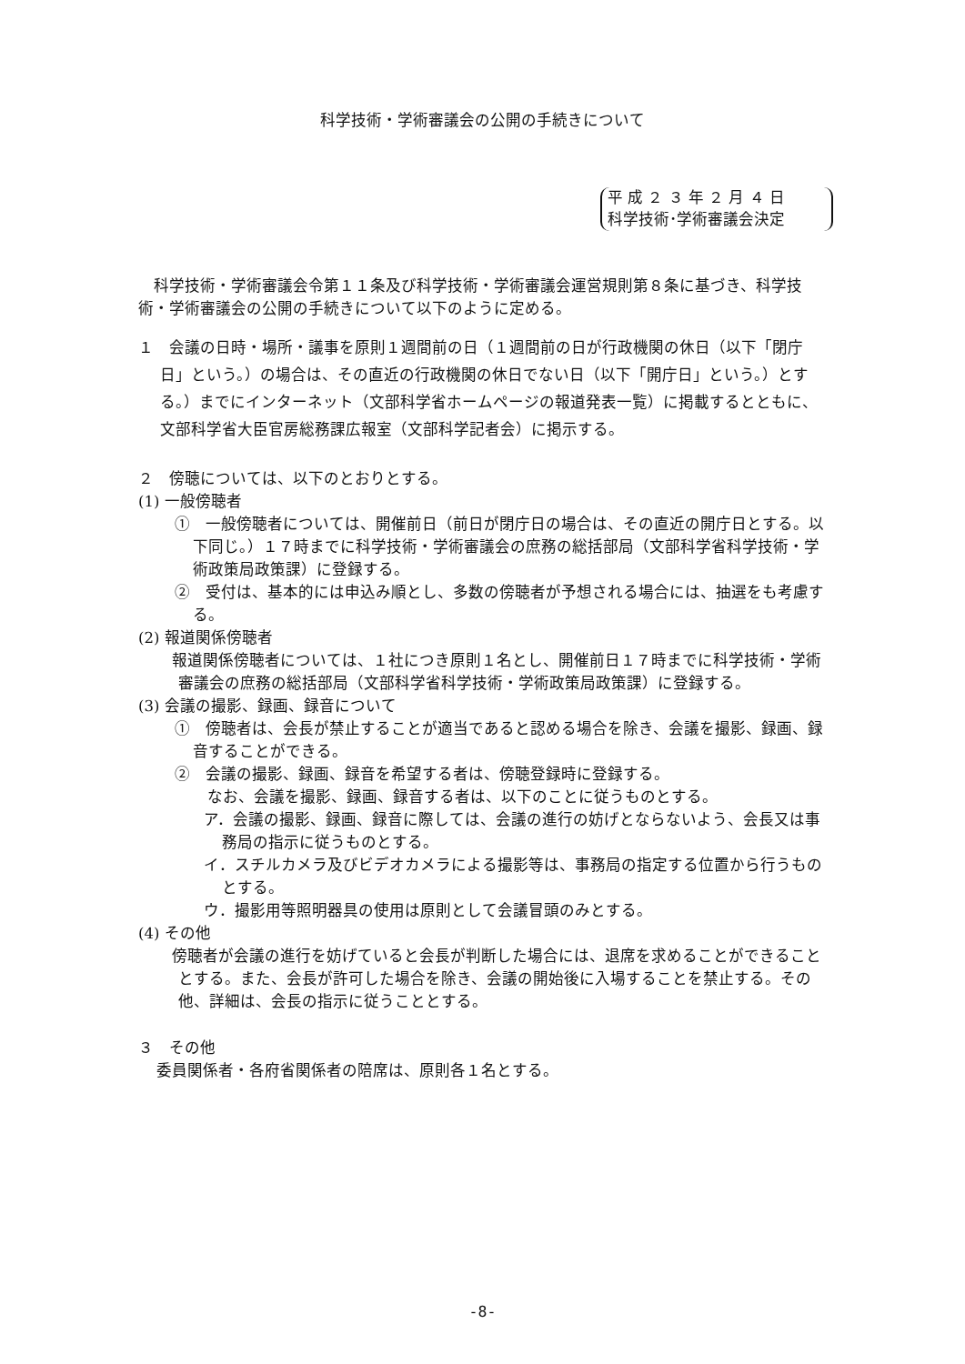科学技術・学術審議会の公開の手続きについて
平 成 ２ ３ 年 ２ 月 ４ 日
科学技術･学術審議会決定
科学技術・学術審議会令第１１条及び科学技術・学術審議会運営規則第８条に基づき、科学技術・学術審議会の公開の手続きについて以下のように定める。
１　会議の日時・場所・議事を原則１週間前の日（１週間前の日が行政機関の休日（以下「閉庁日」という。）の場合は、その直近の行政機関の休日でない日（以下「開庁日」という。）とする。）までにインターネット（文部科学省ホームページの報道発表一覧）に掲載するとともに、文部科学省大臣官房総務課広報室（文部科学記者会）に掲示する。
２　傍聴については、以下のとおりとする。
(1) 一般傍聴者
①　一般傍聴者については、開催前日（前日が閉庁日の場合は、その直近の開庁日とする。以下同じ。）１７時までに科学技術・学術審議会の庶務の総括部局（文部科学省科学技術・学術政策局政策課）に登録する。
②　受付は、基本的には申込み順とし、多数の傍聴者が予想される場合には、抽選をも考慮する。
(2) 報道関係傍聴者
　報道関係傍聴者については、１社につき原則１名とし、開催前日１７時までに科学技術・学術審議会の庶務の総括部局（文部科学省科学技術・学術政策局政策課）に登録する。
(3) 会議の撮影、録画、録音について
①　傍聴者は、会長が禁止することが適当であると認める場合を除き、会議を撮影、録画、録音することができる。
②　会議の撮影、録画、録音を希望する者は、傍聴登録時に登録する。
なお、会議を撮影、録画、録音する者は、以下のことに従うものとする。
ア．会議の撮影、録画、録音に際しては、会議の進行の妨げとならないよう、会長又は事務局の指示に従うものとする。
イ．スチルカメラ及びビデオカメラによる撮影等は、事務局の指定する位置から行うものとする。
ウ．撮影用等照明器具の使用は原則として会議冒頭のみとする。
(4) その他
　傍聴者が会議の進行を妨げていると会長が判断した場合には、退席を求めることができることとする。また、会長が許可した場合を除き、会議の開始後に入場することを禁止する。その他、詳細は、会長の指示に従うこととする。
３　その他
委員関係者・各府省関係者の陪席は、原則各１名とする。
-8-